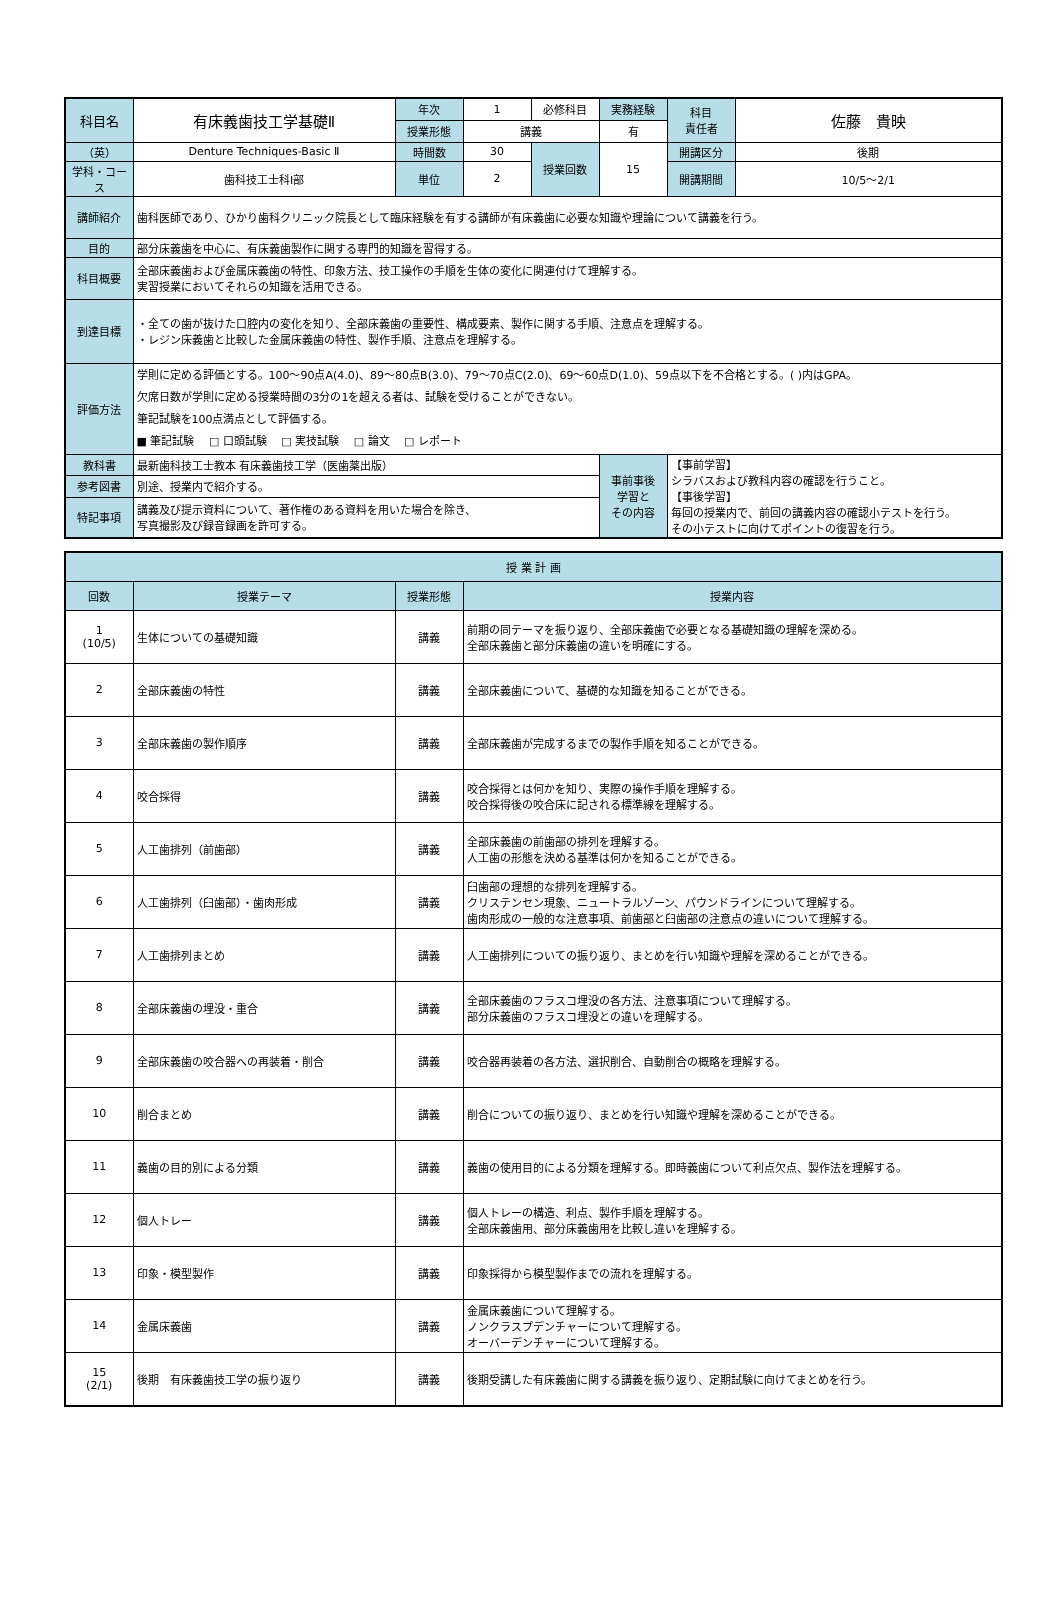| 科目名 | 有床義歯技工学基礎Ⅱ | 年次 | 1 | 必修科目 | 実務経験 | 科目 責任者 | 佐藤 貴映 |
| | | 授業形態 | 講義 | | 有 | | |
| （英） | Denture Techniques-Basic Ⅱ | 時間数 | 30 | 授業回数 | 15 | 開講区分 | 後期 |
| 学科・コース | 歯科技工士科Ⅰ部 | 単位 | 2 | | | 開講期間 | 10/5～2/1 |
| 講師紹介 | 歯科医師であり、ひかり歯科クリニック院長として臨床経験を有する講師が有床義歯に必要な知識や理論について講義を行う。 | | | | | | |
| 目的 | 部分床義歯を中心に、有床義歯製作に関する専門的知識を習得する。 | | | | | | |
| 科目概要 | 全部床義歯および金属床義歯の特性、印象方法、技工操作の手順を生体の変化に関連付けて理解する。 実習授業においてそれらの知識を活用できる。 | | | | | | |
| 到達目標 | ・全ての歯が抜けた口腔内の変化を知り、全部床義歯の重要性、構成要素、製作に関する手順、注意点を理解する。 ・レジン床義歯と比較した金属床義歯の特性、製作手順、注意点を理解する。 | | | | | | |
| 評価方法 | 学則に定める評価とする。100～90点A(4.0)、89～80点B(3.0)、79～70点C(2.0)、69～60点D(1.0)、59点以下を不合格とする。( )内はGPA。 欠席日数が学則に定める授業時間の3分の1を超える者は、試験を受けることができない。 筆記試験を100点満点として評価する。 ■ 筆記試験 □ 口頭試験 □ 実技試験 □ 論文 □ レポート | | | | | | |
| 教科書 | 最新歯科技工士教本 有床義歯技工学（医歯薬出版） | | | | 事前事後 学習と その内容 | 【事前学習】 シラバスおよび教科内容の確認を行うこと。 【事後学習】 毎回の授業内で、前回の講義内容の確認小テストを行う。 その小テストに向けてポイントの復習を行う。 | |
| 参考図書 | 別途、授業内で紹介する。 | | | | | | |
| 特記事項 | 講義及び提示資料について、著作権のある資料を用いた場合を除き、 写真撮影及び録音録画を許可する。 | | | | | | |
| 授 業 計 画 | | | |
| --- | --- | --- | --- |
| 回数 | 授業テーマ | 授業形態 | 授業内容 |
| 1 (10/5) | 生体についての基礎知識 | 講義 | 前期の同テーマを振り返り、全部床義歯で必要となる基礎知識の理解を深める。 全部床義歯と部分床義歯の違いを明確にする。 |
| 2 | 全部床義歯の特性 | 講義 | 全部床義歯について、基礎的な知識を知ることができる。 |
| 3 | 全部床義歯の製作順序 | 講義 | 全部床義歯が完成するまでの製作手順を知ることができる。 |
| 4 | 咬合採得 | 講義 | 咬合採得とは何かを知り、実際の操作手順を理解する。 咬合採得後の咬合床に記される標準線を理解する。 |
| 5 | 人工歯排列（前歯部） | 講義 | 全部床義歯の前歯部の排列を理解する。 人工歯の形態を決める基準は何かを知ることができる。 |
| 6 | 人工歯排列（臼歯部）・歯肉形成 | 講義 | 臼歯部の理想的な排列を理解する。 クリステンセン現象、ニュートラルゾーン、パウンドラインについて理解する。 歯肉形成の一般的な注意事項、前歯部と臼歯部の注意点の違いについて理解する。 |
| 7 | 人工歯排列まとめ | 講義 | 人工歯排列についての振り返り、まとめを行い知識や理解を深めることができる。 |
| 8 | 全部床義歯の埋没・重合 | 講義 | 全部床義歯のフラスコ埋没の各方法、注意事項について理解する。 部分床義歯のフラスコ埋没との違いを理解する。 |
| 9 | 全部床義歯の咬合器への再装着・削合 | 講義 | 咬合器再装着の各方法、選択削合、自動削合の概略を理解する。 |
| 10 | 削合まとめ | 講義 | 削合についての振り返り、まとめを行い知識や理解を深めることができる。 |
| 11 | 義歯の目的別による分類 | 講義 | 義歯の使用目的による分類を理解する。即時義歯について利点欠点、製作法を理解する。 |
| 12 | 個人トレー | 講義 | 個人トレーの構造、利点、製作手順を理解する。 全部床義歯用、部分床義歯用を比較し違いを理解する。 |
| 13 | 印象・模型製作 | 講義 | 印象採得から模型製作までの流れを理解する。 |
| 14 | 金属床義歯 | 講義 | 金属床義歯について理解する。 ノンクラスプデンチャーについて理解する。 オーバーデンチャーについて理解する。 |
| 15 (2/1) | 後期 有床義歯技工学の振り返り | 講義 | 後期受講した有床義歯に関する講義を振り返り、定期試験に向けてまとめを行う。 |